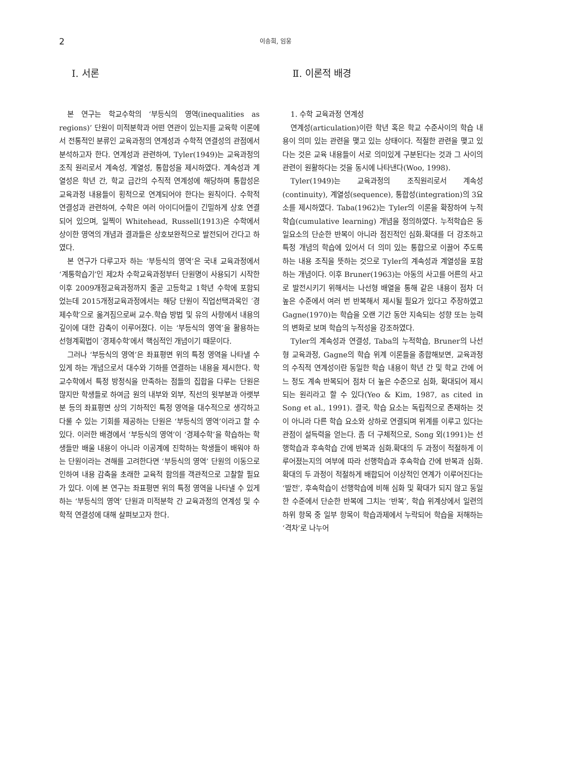2 이송희, 임웅
Ⅰ. 서론
본 연구는 학교수학의 ‘부등식의 영역(inequalities as regions)’ 단원이 미적분학과 어떤 연관이 있는지를 교육학 이론에서 전통적인 분류인 교육과정의 연계성과 수학적 연결성의 관점에서 분석하고자 한다. 연계성과 관련하여, Tyler(1949)는 교육과정의 조직 원리로서 계속성, 계열성, 통합성을 제시하였다. 계속성과 계열성은 학년 간, 학교 급간의 수직적 연계성에 해당하며 통합성은 교육과정 내용들이 횡적으로 연계되어야 한다는 원칙이다. 수학적 연결성과 관련하여, 수학은 여러 아이디어들이 긴밀하게 상호 연결되어 있으며, 일찍이 Whitehead, Russell(1913)은 수학에서 상이한 영역의 개념과 결과들은 상호보완적으로 발전되어 간다고 하였다.
본 연구가 다루고자 하는 ‘부등식의 영역’은 국내 교육과정에서 ‘계통학습기’인 제2차 수학교육과정부터 단원명이 사용되기 시작한 이후 2009개정교육과정까지 줄곧 고등학교 1학년 수학에 포함되었는데 2015개정교육과정에서는 해당 단원이 직업선택과목인 ′경제수학′으로 옮겨짐으로써 교수․학습 방법 및 유의 사항에서 내용의 깊이에 대한 감축이 이루어졌다. 이는 ‘부등식의 영역’을 활용하는 선형계획법이 ′경제수학′에서 핵심적인 개념이기 때문이다.
그러나 ‘부등식의 영역’은 좌표평면 위의 특정 영역을 나타낼 수 있게 하는 개념으로서 대수와 기하를 연결하는 내용을 제시한다. 학교수학에서 특정 방정식을 만족하는 점들의 집합을 다루는 단원은 많지만 학생들로 하여금 원의 내부와 외부, 직선의 윗부분과 아랫부분 등의 좌표평면 상의 기하적인 특정 영역을 대수적으로 생각하고 다룰 수 있는 기회를 제공하는 단원은 ‘부등식의 영역’이라고 할 수 있다. 이러한 배경에서 ‘부등식의 영역’이 ‘경제수학’을 학습하는 학생들만 배울 내용이 아니라 이공계에 진학하는 학생들이 배워야 하는 단원이라는 견해를 고려한다면 ‘부등식의 영역’ 단원의 이동으로 인하여 내용 감축을 초래한 교육적 함의를 객관적으로 고찰할 필요가 있다. 이에 본 연구는 좌표평면 위의 특정 영역을 나타낼 수 있게 하는 ‘부등식의 영역’ 단원과 미적분학 간 교육과정의 연계성 및 수학적 연결성에 대해 살펴보고자 한다.
Ⅱ. 이론적 배경
1. 수학 교육과정 연계성
연계성(articulation)이란 학년 혹은 학교 수준사이의 학습 내용이 의미 있는 관련을 맺고 있는 상태이다. 적절한 관련을 맺고 있다는 것은 교육 내용들이 서로 의미있게 구분된다는 것과 그 사이의 관련이 원활하다는 것을 동시에 나타낸다(Woo, 1998).
Tyler(1949)는 교육과정의 조직원리로서 계속성(continuity), 계열성(sequence), 통합성(integration)의 3요소를 제시하였다. Taba(1962)는 Tyler의 이론을 확장하여 누적학습(cumulative learning) 개념을 정의하였다. 누적학습은 동일요소의 단순한 반복이 아니라 점진적인 심화․확대를 더 강조하고 특정 개념의 학습에 있어서 더 의미 있는 통합으로 이끌어 주도록 하는 내용 조직을 뜻하는 것으로 Tyler의 계속성과 계열성을 포함하는 개념이다. 이후 Bruner(1963)는 아동의 사고를 어른의 사고로 발전시키기 위해서는 나선형 배열을 통해 같은 내용이 점차 더 높은 수준에서 여러 번 반복해서 제시될 필요가 있다고 주장하였고 Gagne(1970)는 학습을 오랜 기간 동안 지속되는 성향 또는 능력의 변화로 보며 학습의 누적성을 강조하였다.
Tyler의 계속성과 연결성, Taba의 누적학습, Bruner의 나선형 교육과정, Gagne의 학습 위계 이론들을 종합해보면, 교육과정의 수직적 연계성이란 동일한 학습 내용이 학년 간 및 학교 간에 어느 정도 계속 반복되어 점차 더 높은 수준으로 심화, 확대되어 제시되는 원리라고 할 수 있다(Yeo & Kim, 1987, as cited in Song et al., 1991). 결국, 학습 요소는 독립적으로 존재하는 것이 아니라 다른 학습 요소와 상하로 연결되며 위계를 이루고 있다는 관점이 설득력을 얻는다. 좀 더 구체적으로, Song 외(1991)는 선행학습과 후속학습 간에 반복과 심화․확대의 두 과정이 적절하게 이루어졌는지의 여부에 따라 선행학습과 후속학습 간에 반복과 심화․확대의 두 과정이 적절하게 배합되어 이상적인 연계가 이루어진다는 ‘발전’, 후속학습이 선행학습에 비해 심화 및 확대가 되지 않고 동일한 수준에서 단순한 반복에 그치는 ‘반복’, 학습 위계상에서 일련의 하위 항목 중 일부 항목이 학습과제에서 누락되어 학습을 저해하는 ‘격차’로 나누어